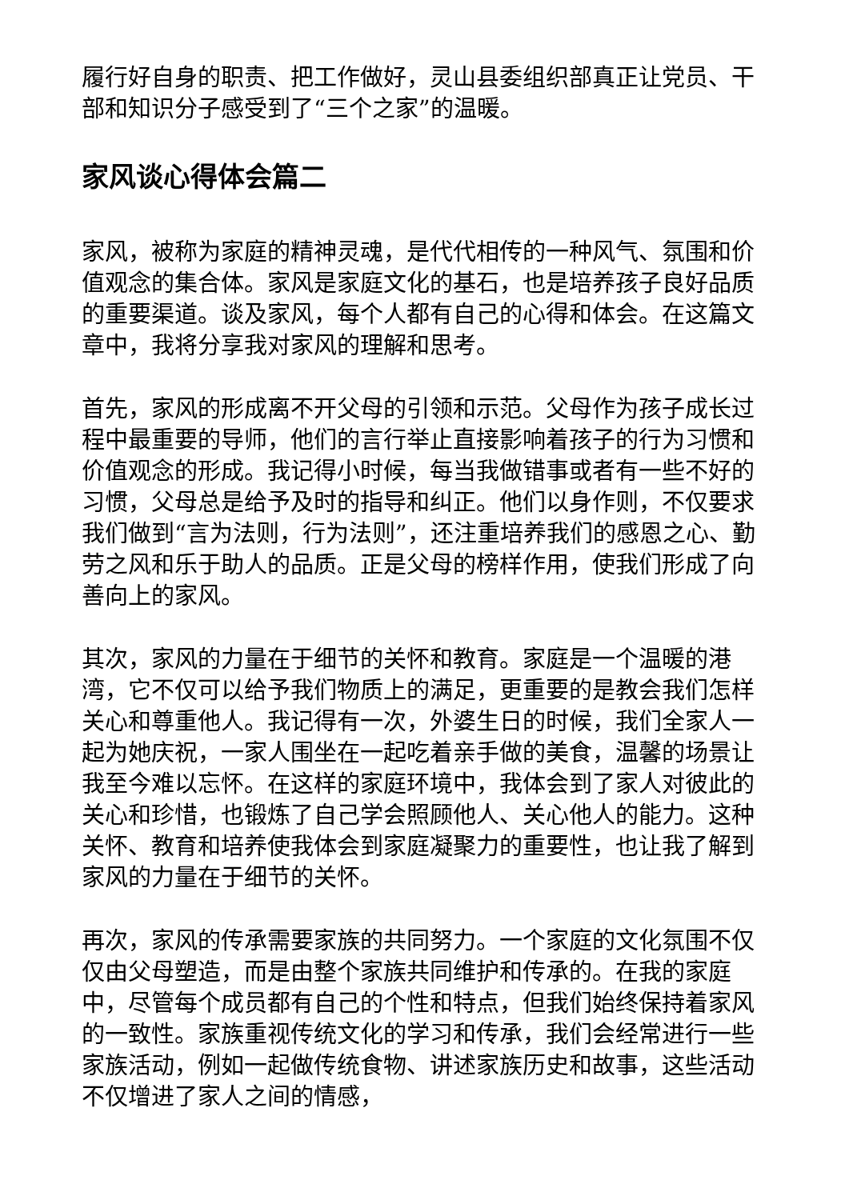履行好自身的职责、把工作做好，灵山县委组织部真正让党员、干部和知识分子感受到了“三个之家”的温暖。
家风谈心得体会篇二
家风，被称为家庭的精神灵魂，是代代相传的一种风气、氛围和价值观念的集合体。家风是家庭文化的基石，也是培养孩子良好品质的重要渠道。谈及家风，每个人都有自己的心得和体会。在这篇文章中，我将分享我对家风的理解和思考。
首先，家风的形成离不开父母的引领和示范。父母作为孩子成长过程中最重要的导师，他们的言行举止直接影响着孩子的行为习惯和价值观念的形成。我记得小时候，每当我做错事或者有一些不好的习惯，父母总是给予及时的指导和纠正。他们以身作则，不仅要求我们做到“言为法则，行为法则”，还注重培养我们的感恩之心、勤劳之风和乐于助人的品质。正是父母的榜样作用，使我们形成了向善向上的家风。
其次，家风的力量在于细节的关怀和教育。家庭是一个温暖的港湾，它不仅可以给予我们物质上的满足，更重要的是教会我们怎样关心和尊重他人。我记得有一次，外婆生日的时候，我们全家人一起为她庆祝，一家人围坐在一起吃着亲手做的美食，温馨的场景让我至今难以忘怀。在这样的家庭环境中，我体会到了家人对彼此的关心和珍惜，也锻炼了自己学会照顾他人、关心他人的能力。这种关怀、教育和培养使我体会到家庭凝聚力的重要性，也让我了解到家风的力量在于细节的关怀。
再次，家风的传承需要家族的共同努力。一个家庭的文化氛围不仅仅由父母塑造，而是由整个家族共同维护和传承的。在我的家庭中，尽管每个成员都有自己的个性和特点，但我们始终保持着家风的一致性。家族重视传统文化的学习和传承，我们会经常进行一些家族活动，例如一起做传统食物、讲述家族历史和故事，这些活动不仅增进了家人之间的情感，